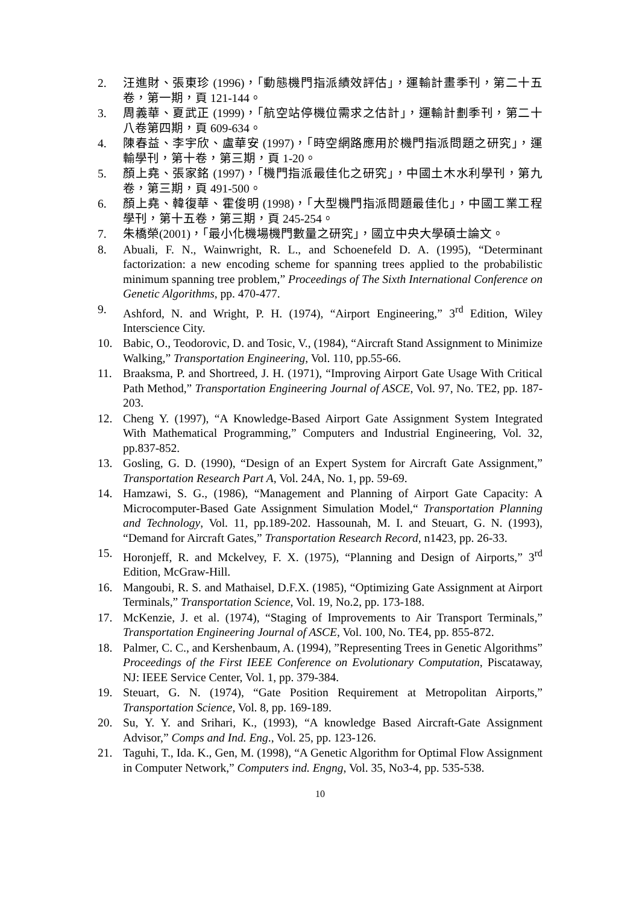2. 汪進財、張東珍 (1996)，「動態機門指派績效評估」，運輸計畫季刊，第二十五卷，第一期，頁 121-144。
3. 周義華、夏武正 (1999)，「航空站停機位需求之估計」，運輸計劃季刊，第二十八卷第四期，頁 609-634。
4. 陳春益、李宇欣、盧華安 (1997)，「時空網路應用於機門指派問題之研究」，運輸學刊，第十卷，第三期，頁 1-20。
5. 顏上堯、張家銘 (1997)，「機門指派最佳化之研究」，中國土木水利學刊，第九卷，第三期，頁 491-500。
6. 顏上堯、韓復華、霍俊明 (1998)，「大型機門指派問題最佳化」，中國工業工程學刊，第十五卷，第三期，頁 245-254。
7. 朱橋榮(2001)，「最小化機場機門數量之研究」，國立中央大學碩士論文。
8. Abuali, F. N., Wainwright, R. L., and Schoenefeld D. A. (1995), “Determinant factorization: a new encoding scheme for spanning trees applied to the probabilistic minimum spanning tree problem,” Proceedings of The Sixth International Conference on Genetic Algorithms, pp. 470-477.
9. Ashford, N. and Wright, P. H. (1974), “Airport Engineering,” 3<sup>rd</sup> Edition, Wiley Interscience City.
10. Babic, O., Teodorovic, D. and Tosic, V., (1984), “Aircraft Stand Assignment to Minimize Walking,” Transportation Engineering, Vol. 110, pp.55-66.
11. Braaksma, P. and Shortreed, J. H. (1971), “Improving Airport Gate Usage With Critical Path Method,” Transportation Engineering Journal of ASCE, Vol. 97, No. TE2, pp. 187-203.
12. Cheng Y. (1997), “A Knowledge-Based Airport Gate Assignment System Integrated With Mathematical Programming,” Computers and Industrial Engineering, Vol. 32, pp.837-852.
13. Gosling, G. D. (1990), “Design of an Expert System for Aircraft Gate Assignment,” Transportation Research Part A, Vol. 24A, No. 1, pp. 59-69.
14. Hamzawi, S. G., (1986), “Management and Planning of Airport Gate Capacity: A Microcomputer-Based Gate Assignment Simulation Model,“ Transportation Planning and Technology, Vol. 11, pp.189-202. Hassounah, M. I. and Steuart, G. N. (1993), “Demand for Aircraft Gates,” Transportation Research Record, n1423, pp. 26-33.
15. Horonjeff, R. and Mckelvey, F. X. (1975), “Planning and Design of Airports,” 3<sup>rd</sup> Edition, McGraw-Hill.
16. Mangoubi, R. S. and Mathaisel, D.F.X. (1985), “Optimizing Gate Assignment at Airport Terminals,” Transportation Science, Vol. 19, No.2, pp. 173-188.
17. McKenzie, J. et al. (1974), “Staging of Improvements to Air Transport Terminals,” Transportation Engineering Journal of ASCE, Vol. 100, No. TE4, pp. 855-872.
18. Palmer, C. C., and Kershenbaum, A. (1994), ”Representing Trees in Genetic Algorithms” Proceedings of the First IEEE Conference on Evolutionary Computation, Piscataway, NJ: IEEE Service Center, Vol. 1, pp. 379-384.
19. Steuart, G. N. (1974), “Gate Position Requirement at Metropolitan Airports,” Transportation Science, Vol. 8, pp. 169-189.
20. Su, Y. Y. and Srihari, K., (1993), “A knowledge Based Aircraft-Gate Assignment Advisor,” Comps and Ind. Eng., Vol. 25, pp. 123-126.
21. Taguhi, T., Ida. K., Gen, M. (1998), “A Genetic Algorithm for Optimal Flow Assignment in Computer Network,” Computers ind. Engng, Vol. 35, No3-4, pp. 535-538.
10